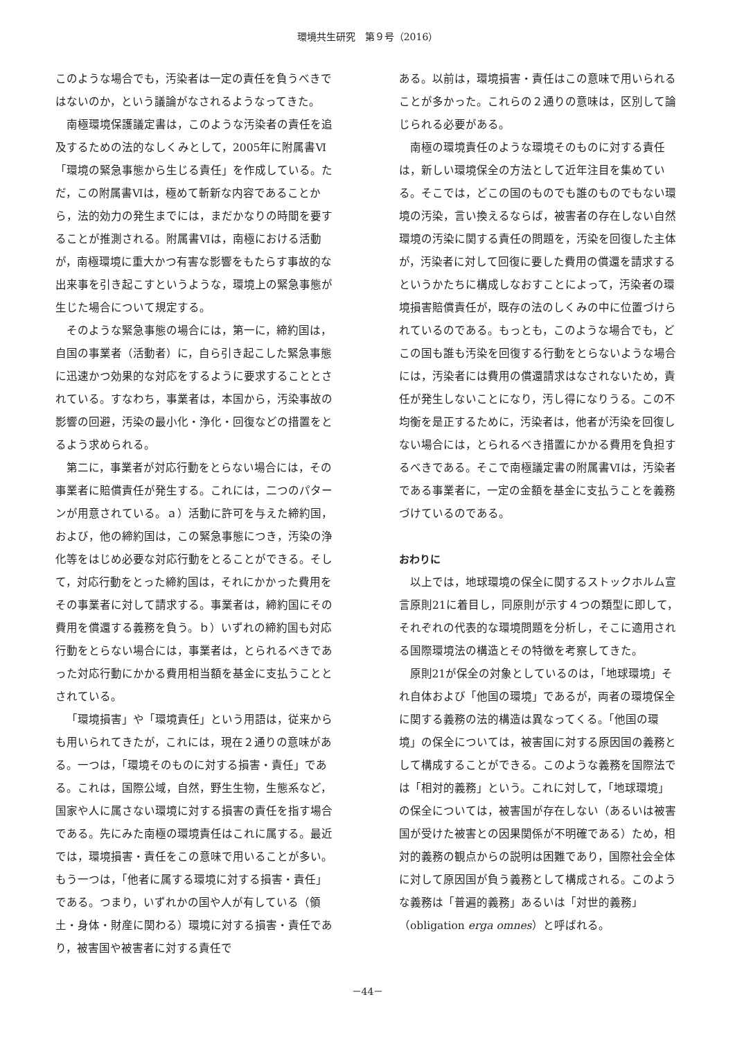環境共生研究　第９号（2016）
このような場合でも，汚染者は一定の責任を負うべきではないのか，という議論がなされるようなってきた。
南極環境保護議定書は，このような汚染者の責任を追及するための法的なしくみとして，2005年に附属書Ⅵ「環境の緊急事態から生じる責任」を作成している。ただ，この附属書Ⅵは，極めて斬新な内容であることから，法的効力の発生までには，まだかなりの時間を要することが推測される。附属書Ⅵは，南極における活動が，南極環境に重大かつ有害な影響をもたらす事故的な出来事を引き起こすというような，環境上の緊急事態が生じた場合について規定する。
そのような緊急事態の場合には，第一に，締約国は，自国の事業者（活動者）に，自ら引き起こした緊急事態に迅速かつ効果的な対応をするように要求することとされている。すなわち，事業者は，本国から，汚染事故の影響の回避，汚染の最小化・浄化・回復などの措置をとるよう求められる。
第二に，事業者が対応行動をとらない場合には，その事業者に賠償責任が発生する。これには，二つのパターンが用意されている。ａ）活動に許可を与えた締約国，および，他の締約国は，この緊急事態につき，汚染の浄化等をはじめ必要な対応行動をとることができる。そして，対応行動をとった締約国は，それにかかった費用をその事業者に対して請求する。事業者は，締約国にその費用を償還する義務を負う。ｂ）いずれの締約国も対応行動をとらない場合には，事業者は，とられるべきであった対応行動にかかる費用相当額を基金に支払うこととされている。
「環境損害」や「環境責任」という用語は，従来からも用いられてきたが，これには，現在２通りの意味がある。一つは，「環境そのものに対する損害・責任」である。これは，国際公域，自然，野生生物，生態系など，国家や人に属さない環境に対する損害の責任を指す場合である。先にみた南極の環境責任はこれに属する。最近では，環境損害・責任をこの意味で用いることが多い。もう一つは，「他者に属する環境に対する損害・責任」である。つまり，いずれかの国や人が有している（領土・身体・財産に関わる）環境に対する損害・責任であり，被害国や被害者に対する責任で
ある。以前は，環境損害・責任はこの意味で用いられることが多かった。これらの２通りの意味は，区別して論じられる必要がある。
南極の環境責任のような環境そのものに対する責任は，新しい環境保全の方法として近年注目を集めている。そこでは，どこの国のものでも誰のものでもない環境の汚染，言い換えるならば，被害者の存在しない自然環境の汚染に関する責任の問題を，汚染を回復した主体が，汚染者に対して回復に要した費用の償還を請求するというかたちに構成しなおすことによって，汚染者の環境損害賠償責任が，既存の法のしくみの中に位置づけられているのである。もっとも，このような場合でも，どこの国も誰も汚染を回復する行動をとらないような場合には，汚染者には費用の償還請求はなされないため，責任が発生しないことになり，汚し得になりうる。この不均衡を是正するために，汚染者は，他者が汚染を回復しない場合には，とられるべき措置にかかる費用を負担するべきである。そこで南極議定書の附属書Ⅵは，汚染者である事業者に，一定の金額を基金に支払うことを義務づけているのである。
おわりに
以上では，地球環境の保全に関するストックホルム宣言原則21に着目し，同原則が示す４つの類型に即して，それぞれの代表的な環境問題を分析し，そこに適用される国際環境法の構造とその特徴を考察してきた。
原則21が保全の対象としているのは，「地球環境」それ自体および「他国の環境」であるが，両者の環境保全に関する義務の法的構造は異なってくる。「他国の環境」の保全については，被害国に対する原因国の義務として構成することができる。このような義務を国際法では「相対的義務」という。これに対して，「地球環境」の保全については，被害国が存在しない（あるいは被害国が受けた被害との因果関係が不明確である）ため，相対的義務の観点からの説明は困難であり，国際社会全体に対して原因国が負う義務として構成される。このような義務は「普遍的義務」あるいは「対世的義務」（obligation erga omnes）と呼ばれる。
－44－